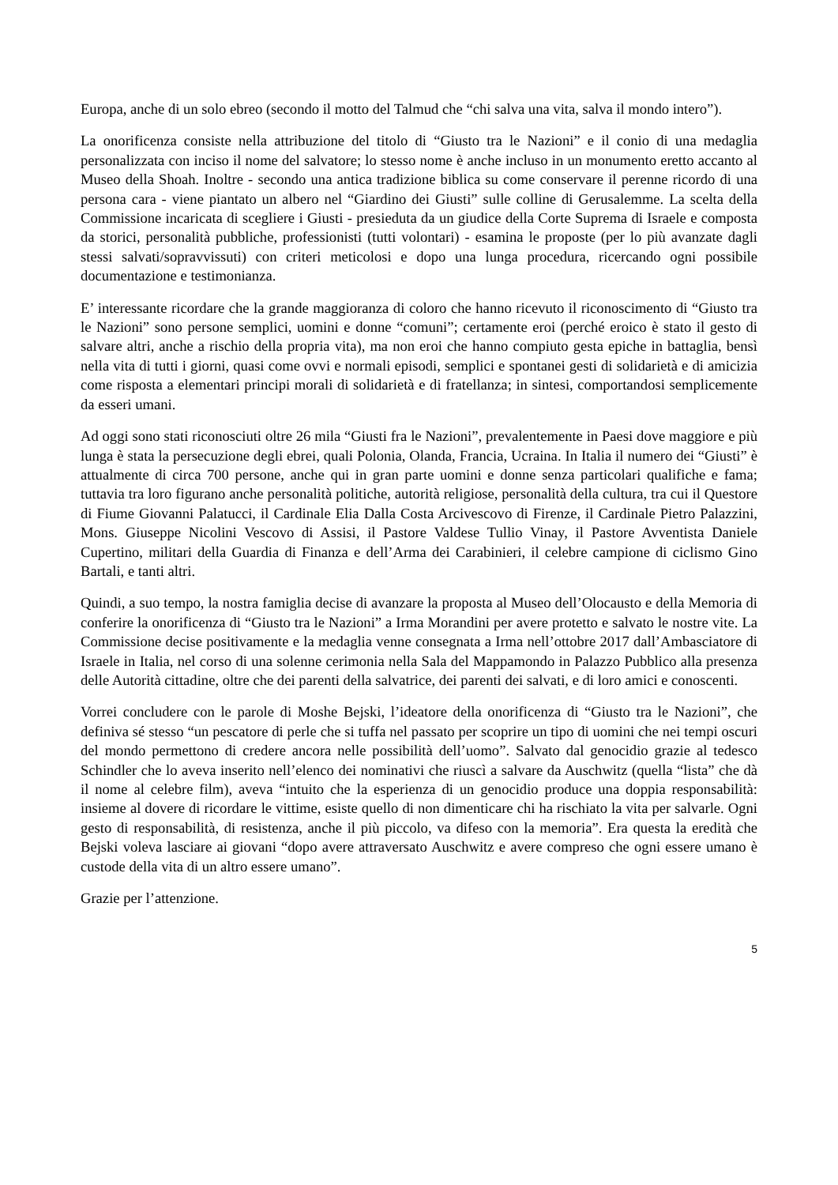Europa, anche di un solo ebreo (secondo il motto del Talmud che “chi salva una vita, salva il mondo intero”).
La onorificenza consiste nella attribuzione del titolo di “Giusto tra le Nazioni” e il conio di una medaglia personalizzata con inciso il nome del salvatore; lo stesso nome è anche incluso in un monumento eretto accanto al Museo della Shoah. Inoltre - secondo una antica tradizione biblica su come conservare il perenne ricordo di una persona cara - viene piantato un albero nel “Giardino dei Giusti” sulle colline di Gerusalemme. La scelta della Commissione incaricata di scegliere i Giusti - presieduta da un giudice della Corte Suprema di Israele e composta da storici, personalità pubbliche, professionisti (tutti volontari) - esamina le proposte (per lo più avanzate dagli stessi salvati/sopravvissuti) con criteri meticolosi e dopo una lunga procedura, ricercando ogni possibile documentazione e testimonianza.
E’ interessante ricordare che la grande maggioranza di coloro che hanno ricevuto il riconoscimento di “Giusto tra le Nazioni” sono persone semplici, uomini e donne “comuni”; certamente eroi (perché eroico è stato il gesto di salvare altri, anche a rischio della propria vita), ma non eroi che hanno compiuto gesta epiche in battaglia, bensì nella vita di tutti i giorni, quasi come ovvi e normali episodi, semplici e spontanei gesti di solidarietà e di amicizia come risposta a elementari principi morali di solidarietà e di fratellanza; in sintesi, comportandosi semplicemente da esseri umani.
Ad oggi sono stati riconosciuti oltre 26 mila “Giusti fra le Nazioni”, prevalentemente in Paesi dove maggiore e più lunga è stata la persecuzione degli ebrei, quali Polonia, Olanda, Francia, Ucraina. In Italia il numero dei “Giusti” è attualmente di circa 700 persone, anche qui in gran parte uomini e donne senza particolari qualifiche e fama; tuttavia tra loro figurano anche personalità politiche, autorità religiose, personalità della cultura, tra cui il Questore di Fiume Giovanni Palatucci, il Cardinale Elia Dalla Costa Arcivescovo di Firenze, il Cardinale Pietro Palazzini, Mons. Giuseppe Nicolini Vescovo di Assisi, il Pastore Valdese Tullio Vinay, il Pastore Avventista Daniele Cupertino, militari della Guardia di Finanza e dell’Arma dei Carabinieri, il celebre campione di ciclismo Gino Bartali, e tanti altri.
Quindi, a suo tempo, la nostra famiglia decise di avanzare la proposta al Museo dell’Olocausto e della Memoria di conferire la onorificenza di “Giusto tra le Nazioni” a Irma Morandini per avere protetto e salvato le nostre vite. La Commissione decise positivamente e la medaglia venne consegnata a Irma nell’ottobre 2017 dall’Ambasciatore di Israele in Italia, nel corso di una solenne cerimonia nella Sala del Mappamondo in Palazzo Pubblico alla presenza delle Autorità cittadine, oltre che dei parenti della salvatrice, dei parenti dei salvati, e di loro amici e conoscenti.
Vorrei concludere con le parole di Moshe Bejski, l’ideatore della onorificenza di “Giusto tra le Nazioni”, che definiva sé stesso “un pescatore di perle che si tuffa nel passato per scoprire un tipo di uomini che nei tempi oscuri del mondo permettono di credere ancora nelle possibilità dell’uomo”. Salvato dal genocidio grazie al tedesco Schindler che lo aveva inserito nell’elenco dei nominativi che riuscì a salvare da Auschwitz (quella “lista” che dà il nome al celebre film), aveva “intuito che la esperienza di un genocidio produce una doppia responsabilità: insieme al dovere di ricordare le vittime, esiste quello di non dimenticare chi ha rischiato la vita per salvarle. Ogni gesto di responsabilità, di resistenza, anche il più piccolo, va difeso con la memoria”. Era questa la eredità che Bejski voleva lasciare ai giovani “dopo avere attraversato Auschwitz e avere compreso che ogni essere umano è custode della vita di un altro essere umano”.
Grazie per l’attenzione.
5